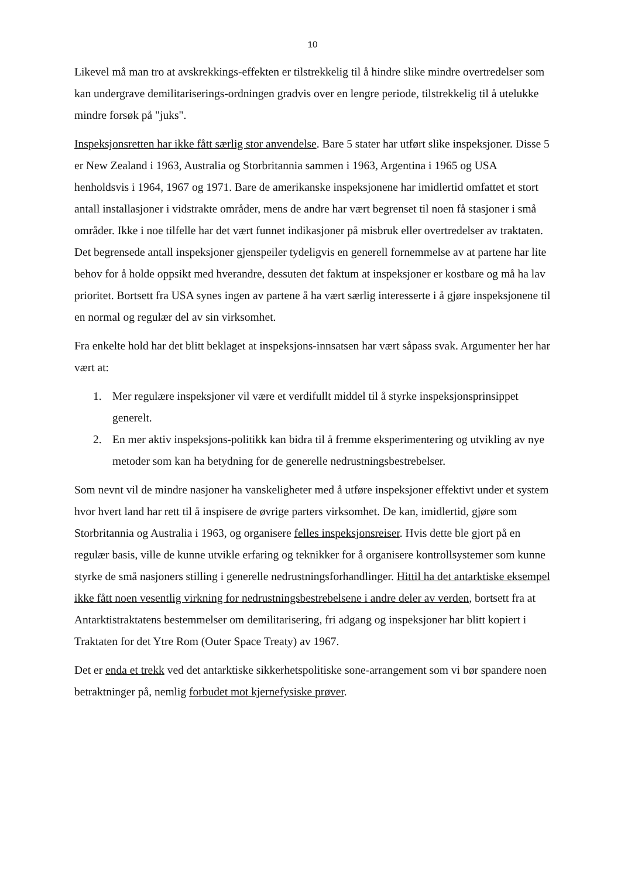10
Likevel må man tro at avskrekkings-effekten er tilstrekkelig til å hindre slike mindre overtredelser som kan undergrave demilitariserings-ordningen gradvis over en lengre periode, tilstrekkelig til å utelukke mindre forsøk på "juks".
Inspeksjonsretten har ikke fått særlig stor anvendelse. Bare 5 stater har utført slike inspeksjoner. Disse 5 er New Zealand i 1963, Australia og Storbritannia sammen i 1963, Argentina i 1965 og USA henholdsvis i 1964, 1967 og 1971. Bare de amerikanske inspeksjonene har imidlertid omfattet et stort antall installasjoner i vidstrakte områder, mens de andre har vært begrenset til noen få stasjoner i små områder. Ikke i noe tilfelle har det vært funnet indikasjoner på misbruk eller overtredelser av traktaten. Det begrensede antall inspeksjoner gjenspeiler tydeligvis en generell fornemmelse av at partene har lite behov for å holde oppsikt med hverandre, dessuten det faktum at inspeksjoner er kostbare og må ha lav prioritet. Bortsett fra USA synes ingen av partene å ha vært særlig interesserte i å gjøre inspeksjonene til en normal og regulær del av sin virksomhet.
Fra enkelte hold har det blitt beklaget at inspeksjons-innsatsen har vært såpass svak. Argumenter her har vært at:
1. Mer regulære inspeksjoner vil være et verdifullt middel til å styrke inspeksjonsprinsippet generelt.
2. En mer aktiv inspeksjons-politikk kan bidra til å fremme eksperimentering og utvikling av nye metoder som kan ha betydning for de generelle nedrustningsbestrebelser.
Som nevnt vil de mindre nasjoner ha vanskeligheter med å utføre inspeksjoner effektivt under et system hvor hvert land har rett til å inspisere de øvrige parters virksomhet. De kan, imidlertid, gjøre som Storbritannia og Australia i 1963, og organisere felles inspeksjonsreiser. Hvis dette ble gjort på en regulær basis, ville de kunne utvikle erfaring og teknikker for å organisere kontrollsystemer som kunne styrke de små nasjoners stilling i generelle nedrustningsforhandlinger. Hittil ha det antarktiske eksempel ikke fått noen vesentlig virkning for nedrustningsbestrebelsene i andre deler av verden, bortsett fra at Antarktistraktatens bestemmelser om demilitarisering, fri adgang og inspeksjoner har blitt kopiert i Traktaten for det Ytre Rom (Outer Space Treaty) av 1967.
Det er enda et trekk ved det antarktiske sikkerhetspolitiske sone-arrangement som vi bør spandere noen betraktninger på, nemlig forbudet mot kjernefysiske prøver.